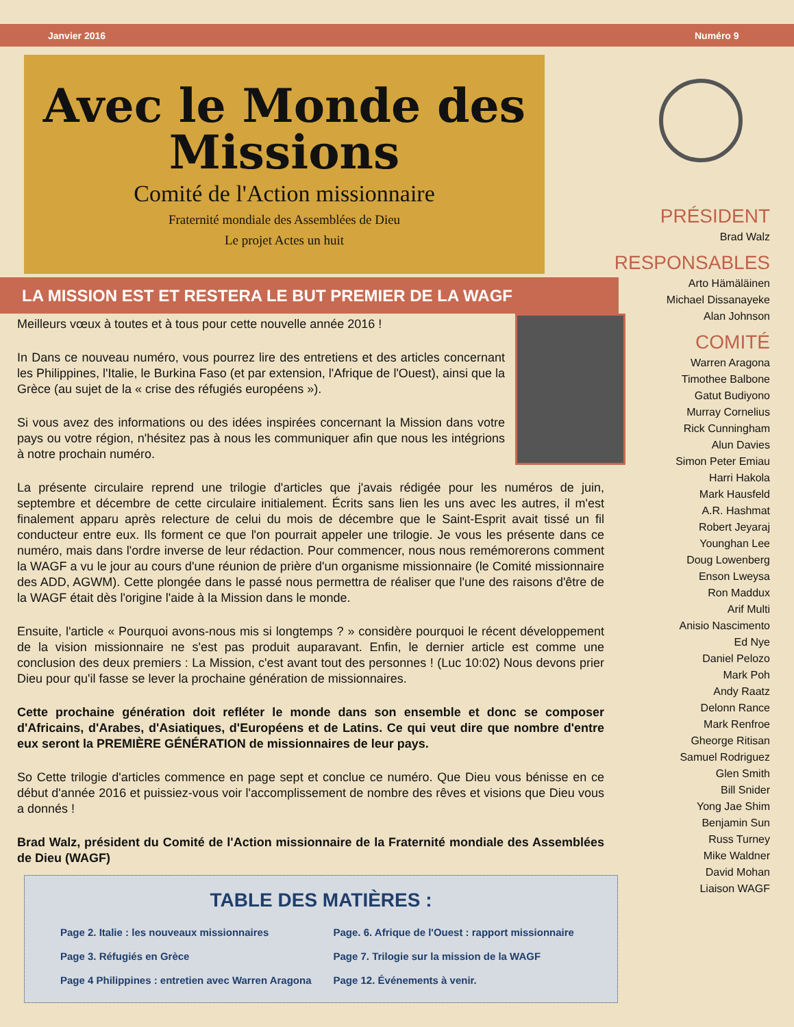Janvier 2016 Numéro 9
Avec le Monde des Missions
Comité de l'Action missionnaire
Fraternité mondiale des Assemblées de Dieu
Le projet Actes un huit
PRÉSIDENT
Brad Walz
RESPONSABLES
Arto Hämäläinen
Michael Dissanayeke
Alan Johnson
COMITÉ
Warren Aragona
Timothee Balbone
Gatut Budiyono
Murray Cornelius
Rick Cunningham
Alun Davies
Simon Peter Emiau
Harri Hakola
Mark Hausfeld
A.R. Hashmat
Robert Jeyaraj
Younghan Lee
Doug Lowenberg
Enson Lweysa
Ron Maddux
Arif Multi
Anisio Nascimento
Ed Nye
Daniel Pelozo
Mark Poh
Andy Raatz
Delonn Rance
Mark Renfroe
Gheorge Ritisan
Samuel Rodriguez
Glen Smith
Bill Snider
Yong Jae Shim
Benjamin Sun
Russ Turney
Mike Waldner
David Mohan
Liaison WAGF
LA MISSION EST ET RESTERA LE BUT PREMIER DE LA WAGF
Meilleurs vœux à toutes et à tous pour cette nouvelle année 2016 !
In Dans ce nouveau numéro, vous pourrez lire des entretiens et des articles concernant les Philippines, l'Italie, le Burkina Faso (et par extension, l'Afrique de l'Ouest), ainsi que la Grèce (au sujet de la « crise des réfugiés européens »).
Si vous avez des informations ou des idées inspirées concernant la Mission dans votre pays ou votre région, n'hésitez pas à nous les communiquer afin que nous les intégrions à notre prochain numéro.
La présente circulaire reprend une trilogie d'articles que j'avais rédigée pour les numéros de juin, septembre et décembre de cette circulaire initialement. Écrits sans lien les uns avec les autres, il m'est finalement apparu après relecture de celui du mois de décembre que le Saint-Esprit avait tissé un fil conducteur entre eux. Ils forment ce que l'on pourrait appeler une trilogie. Je vous les présente dans ce numéro, mais dans l'ordre inverse de leur rédaction. Pour commencer, nous nous remémorerons comment la WAGF a vu le jour au cours d'une réunion de prière d'un organisme missionnaire (le Comité missionnaire des ADD, AGWM). Cette plongée dans le passé nous permettra de réaliser que l'une des raisons d'être de la WAGF était dès l'origine l'aide à la Mission dans le monde.
Ensuite, l'article « Pourquoi avons-nous mis si longtemps ? » considère pourquoi le récent développement de la vision missionnaire ne s'est pas produit auparavant. Enfin, le dernier article est comme une conclusion des deux premiers : La Mission, c'est avant tout des personnes ! (Luc 10:02) Nous devons prier Dieu pour qu'il fasse se lever la prochaine génération de missionnaires.
Cette prochaine génération doit refléter le monde dans son ensemble et donc se composer d'Africains, d'Arabes, d'Asiatiques, d'Européens et de Latins. Ce qui veut dire que nombre d'entre eux seront la PREMIÈRE GÉNÉRATION de missionnaires de leur pays.
So Cette trilogie d'articles commence en page sept et conclue ce numéro. Que Dieu vous bénisse en ce début d'année 2016 et puissiez-vous voir l'accomplissement de nombre des rêves et visions que Dieu vous a donnés !
Brad Walz, président du Comité de l'Action missionnaire de la Fraternité mondiale des Assemblées de Dieu (WAGF)
TABLE DES MATIÈRES :
| Page 2. Italie : les nouveaux missionnaires | Page. 6. Afrique de l'Ouest : rapport missionnaire |
| Page 3. Réfugiés en Grèce | Page 7. Trilogie sur la mission de la WAGF |
| Page 4 Philippines : entretien avec Warren Aragona | Page 12. Événements à venir. |